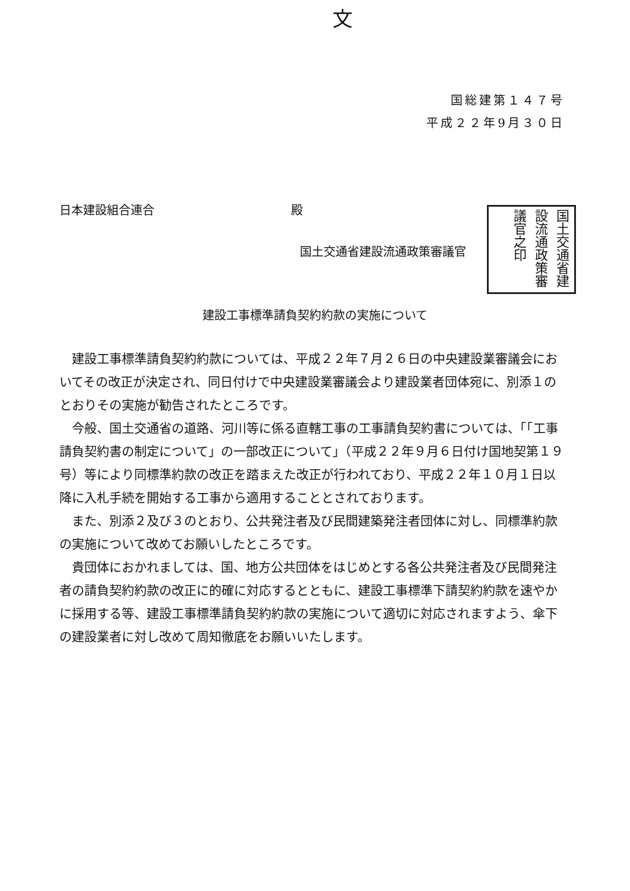文
国総建第１４７号
平成２２年9月３０日
日本建設組合連合 殿
国土交通省建設流通政策審議官
国土交通省建設流通政策審議官之印
建設工事標準請負契約約款の実施について
建設工事標準請負契約約款については、平成２２年７月２６日の中央建設業審議会においてその改正が決定され、同日付けで中央建設業審議会より建設業者団体宛に、別添１のとおりその実施が勧告されたところです。
今般、国土交通省の道路、河川等に係る直轄工事の工事請負契約書については、「「工事請負契約書の制定について」の一部改正について」（平成２２年９月６日付け国地契第１９号）等により同標準約款の改正を踏まえた改正が行われており、平成２２年１０月１日以降に入札手続を開始する工事から適用することとされております。
また、別添２及び３のとおり、公共発注者及び民間建築発注者団体に対し、同標準約款の実施について改めてお願いしたところです。
貴団体におかれましては、国、地方公共団体をはじめとする各公共発注者及び民間発注者の請負契約約款の改正に的確に対応するとともに、建設工事標準下請契約約款を速やかに採用する等、建設工事標準請負契約約款の実施について適切に対応されますよう、傘下の建設業者に対し改めて周知徹底をお願いいたします。